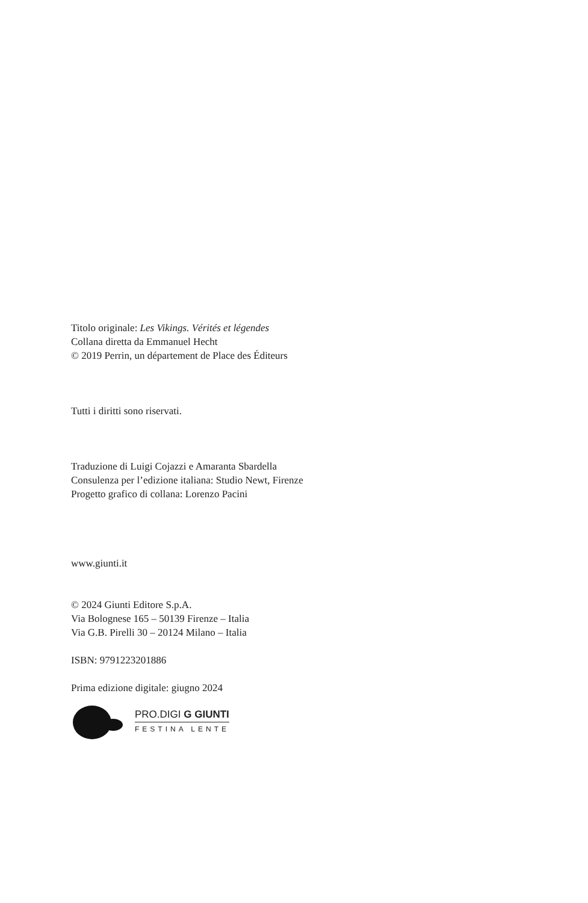Titolo originale: Les Vikings. Vérités et légendes
Collana diretta da Emmanuel Hecht
© 2019 Perrin, un département de Place des Éditeurs
Tutti i diritti sono riservati.
Traduzione di Luigi Cojazzi e Amaranta Sbardella
Consulenza per l’edizione italiana: Studio Newt, Firenze
Progetto grafico di collana: Lorenzo Pacini
www.giunti.it
© 2024 Giunti Editore S.p.A.
Via Bolognese 165 – 50139 Firenze – Italia
Via G.B. Pirelli 30 – 20124 Milano – Italia
ISBN: 9791223201886
Prima edizione digitale: giugno 2024
PRO.DIGI G GIUNTI
FESTINA LENTE